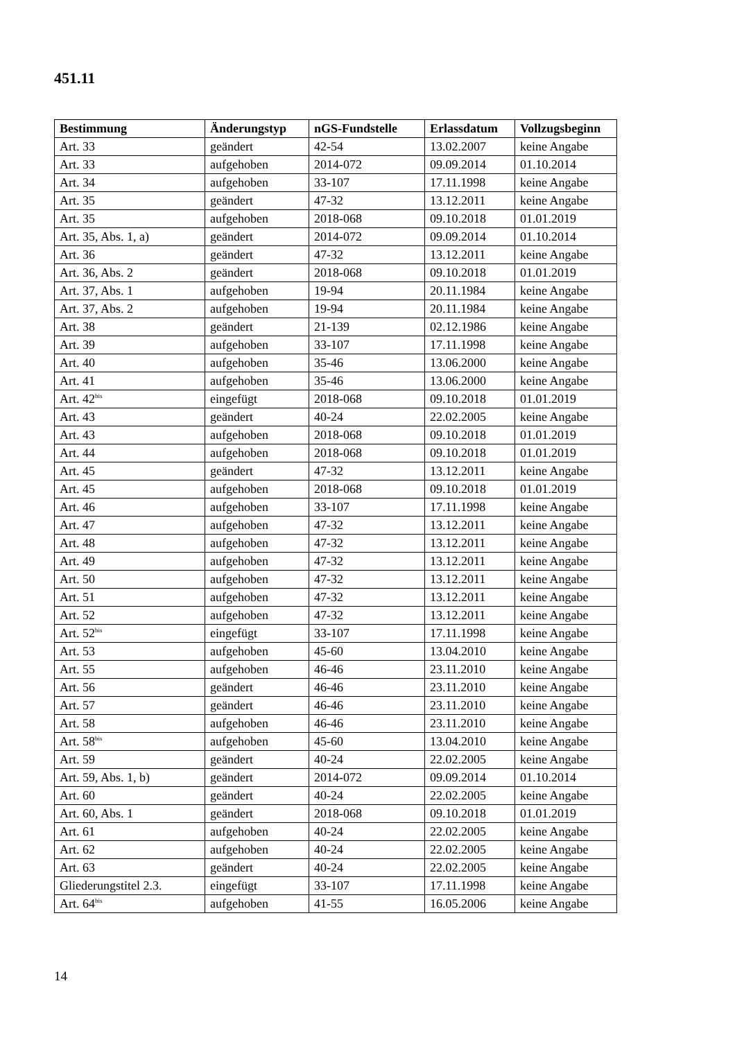451.11
| Bestimmung | Änderungstyp | nGS-Fundstelle | Erlassdatum | Vollzugsbeginn |
| --- | --- | --- | --- | --- |
| Art. 33 | geändert | 42-54 | 13.02.2007 | keine Angabe |
| Art. 33 | aufgehoben | 2014-072 | 09.09.2014 | 01.10.2014 |
| Art. 34 | aufgehoben | 33-107 | 17.11.1998 | keine Angabe |
| Art. 35 | geändert | 47-32 | 13.12.2011 | keine Angabe |
| Art. 35 | aufgehoben | 2018-068 | 09.10.2018 | 01.01.2019 |
| Art. 35, Abs. 1, a) | geändert | 2014-072 | 09.09.2014 | 01.10.2014 |
| Art. 36 | geändert | 47-32 | 13.12.2011 | keine Angabe |
| Art. 36, Abs. 2 | geändert | 2018-068 | 09.10.2018 | 01.01.2019 |
| Art. 37, Abs. 1 | aufgehoben | 19-94 | 20.11.1984 | keine Angabe |
| Art. 37, Abs. 2 | aufgehoben | 19-94 | 20.11.1984 | keine Angabe |
| Art. 38 | geändert | 21-139 | 02.12.1986 | keine Angabe |
| Art. 39 | aufgehoben | 33-107 | 17.11.1998 | keine Angabe |
| Art. 40 | aufgehoben | 35-46 | 13.06.2000 | keine Angabe |
| Art. 41 | aufgehoben | 35-46 | 13.06.2000 | keine Angabe |
| Art. 42<sup>bis</sup> | eingefügt | 2018-068 | 09.10.2018 | 01.01.2019 |
| Art. 43 | geändert | 40-24 | 22.02.2005 | keine Angabe |
| Art. 43 | aufgehoben | 2018-068 | 09.10.2018 | 01.01.2019 |
| Art. 44 | aufgehoben | 2018-068 | 09.10.2018 | 01.01.2019 |
| Art. 45 | geändert | 47-32 | 13.12.2011 | keine Angabe |
| Art. 45 | aufgehoben | 2018-068 | 09.10.2018 | 01.01.2019 |
| Art. 46 | aufgehoben | 33-107 | 17.11.1998 | keine Angabe |
| Art. 47 | aufgehoben | 47-32 | 13.12.2011 | keine Angabe |
| Art. 48 | aufgehoben | 47-32 | 13.12.2011 | keine Angabe |
| Art. 49 | aufgehoben | 47-32 | 13.12.2011 | keine Angabe |
| Art. 50 | aufgehoben | 47-32 | 13.12.2011 | keine Angabe |
| Art. 51 | aufgehoben | 47-32 | 13.12.2011 | keine Angabe |
| Art. 52 | aufgehoben | 47-32 | 13.12.2011 | keine Angabe |
| Art. 52<sup>bis</sup> | eingefügt | 33-107 | 17.11.1998 | keine Angabe |
| Art. 53 | aufgehoben | 45-60 | 13.04.2010 | keine Angabe |
| Art. 55 | aufgehoben | 46-46 | 23.11.2010 | keine Angabe |
| Art. 56 | geändert | 46-46 | 23.11.2010 | keine Angabe |
| Art. 57 | geändert | 46-46 | 23.11.2010 | keine Angabe |
| Art. 58 | aufgehoben | 46-46 | 23.11.2010 | keine Angabe |
| Art. 58<sup>bis</sup> | aufgehoben | 45-60 | 13.04.2010 | keine Angabe |
| Art. 59 | geändert | 40-24 | 22.02.2005 | keine Angabe |
| Art. 59, Abs. 1, b) | geändert | 2014-072 | 09.09.2014 | 01.10.2014 |
| Art. 60 | geändert | 40-24 | 22.02.2005 | keine Angabe |
| Art. 60, Abs. 1 | geändert | 2018-068 | 09.10.2018 | 01.01.2019 |
| Art. 61 | aufgehoben | 40-24 | 22.02.2005 | keine Angabe |
| Art. 62 | aufgehoben | 40-24 | 22.02.2005 | keine Angabe |
| Art. 63 | geändert | 40-24 | 22.02.2005 | keine Angabe |
| Gliederungstitel 2.3. | eingefügt | 33-107 | 17.11.1998 | keine Angabe |
| Art. 64<sup>bis</sup> | aufgehoben | 41-55 | 16.05.2006 | keine Angabe |
14